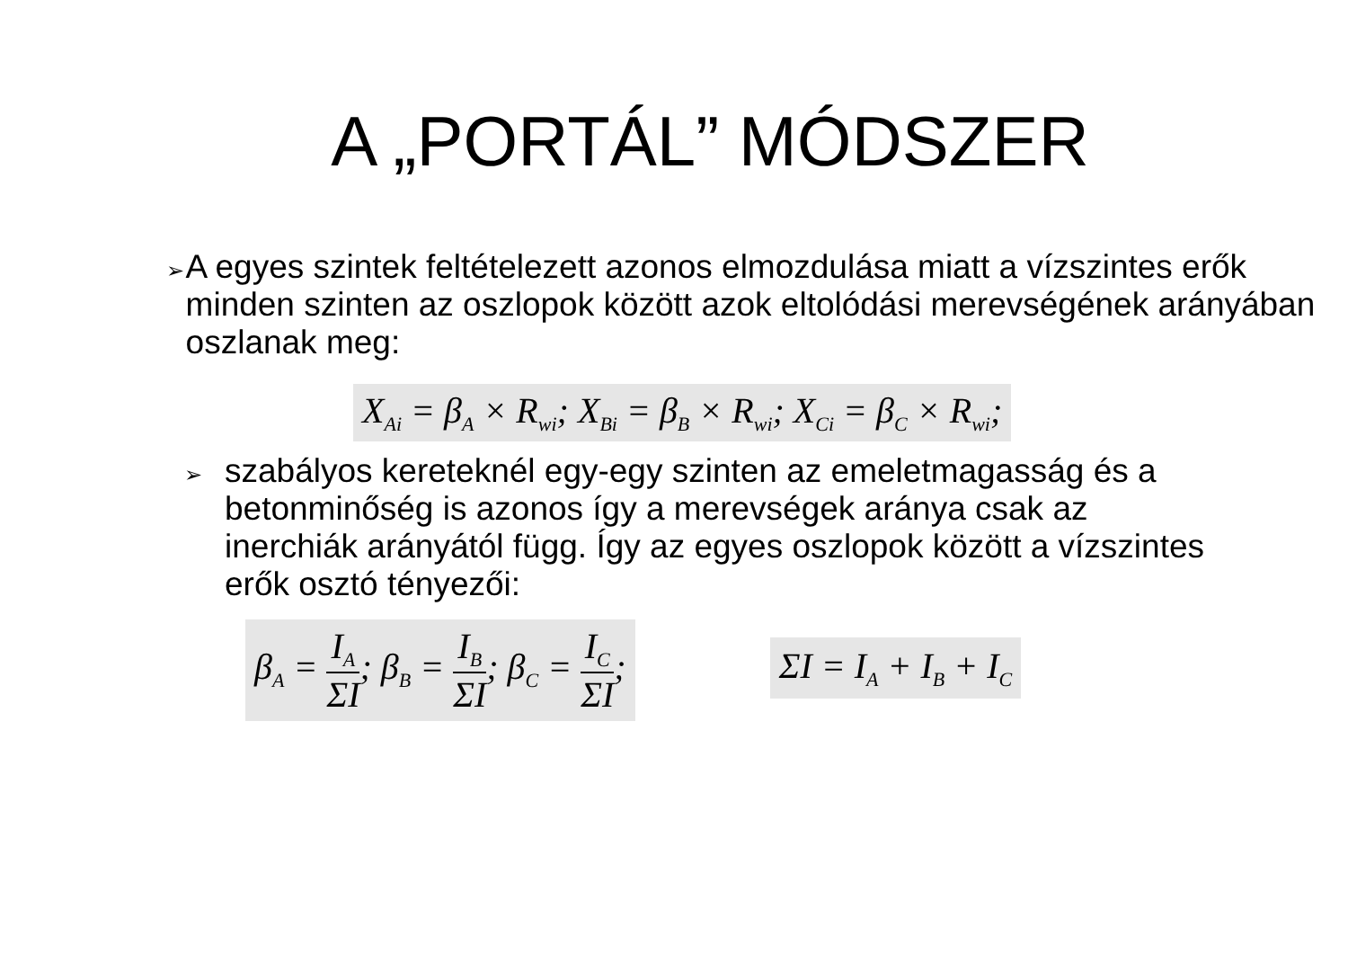A „PORTÁL” MÓDSZER
➢
A egyes szintek feltételezett azonos elmozdulása miatt a vízszintes erők minden szinten az oszlopok között azok eltolódási merevségének arányában oszlanak meg:
X<sub>Ai</sub> = β<sub>A</sub> × R<sub>wi</sub>; X<sub>Bi</sub> = β<sub>B</sub> × R<sub>wi</sub>; X<sub>Ci</sub> = β<sub>C</sub> × R<sub>wi</sub>;
➢
szabályos kereteknél egy-egy szinten az emeletmagasság és a betonminőség is azonos így a merevségek aránya csak az inerchiák arányától függ. Így az egyes oszlopok között a vízszintes erők osztó tényezői:
β<sub>A</sub> = I<sub>A</sub> ΣI; β<sub>B</sub> = I<sub>B</sub> ΣI; β<sub>C</sub> = I<sub>C</sub> ΣI;
ΣI = I<sub>A</sub> + I<sub>B</sub> + I<sub>C</sub>